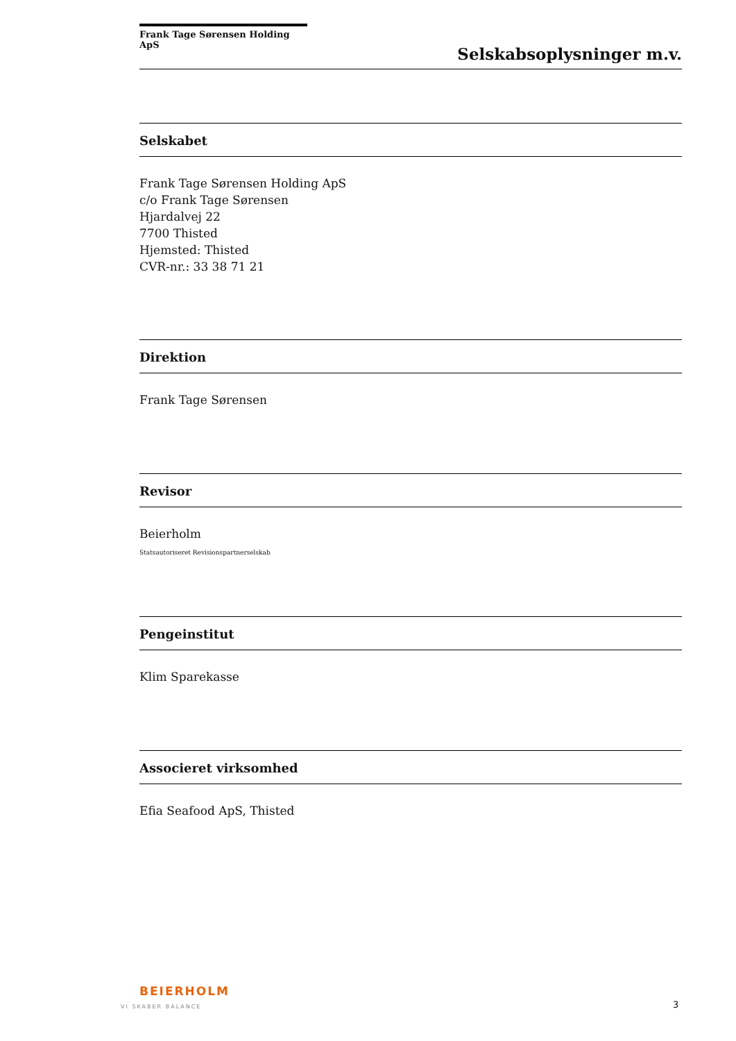Frank Tage Sørensen Holding ApS
Selskabsoplysninger m.v.
Selskabet
Frank Tage Sørensen Holding ApS
c/o Frank Tage Sørensen
Hjardalvej 22
7700 Thisted
Hjemsted: Thisted
CVR-nr.: 33 38 71 21
Direktion
Frank Tage Sørensen
Revisor
Beierholm
Statsautoriseret Revisionspartnerselskab
Pengeinstitut
Klim Sparekasse
Associeret virksomhed
Efia Seafood ApS, Thisted
BEIERHOLM
VI SKABER BALANCE
3